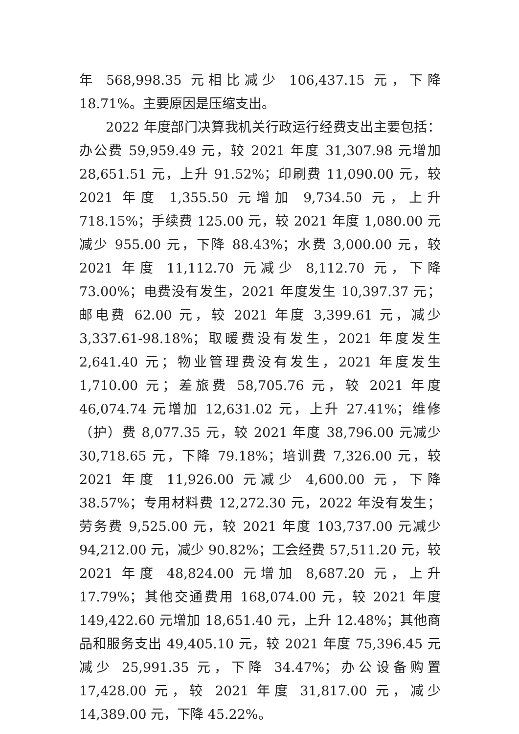年 568,998.35 元相比减少 106,437.15 元，下降 18.71%。主要原因是压缩支出。
2022 年度部门决算我机关行政运行经费支出主要包括：办公费 59,959.49 元，较 2021 年度 31,307.98 元增加 28,651.51 元，上升 91.52%；印刷费 11,090.00 元，较 2021 年度 1,355.50 元增加 9,734.50 元，上升 718.15%；手续费 125.00 元，较 2021 年度 1,080.00 元减少 955.00 元，下降 88.43%；水费 3,000.00 元，较 2021 年度 11,112.70 元减少 8,112.70 元，下降 73.00%；电费没有发生，2021 年度发生 10,397.37 元；邮电费 62.00 元，较 2021 年度 3,399.61 元，减少 3,337.61-98.18%；取暖费没有发生，2021 年度发生 2,641.40 元；物业管理费没有发生，2021 年度发生 1,710.00 元；差旅费 58,705.76 元，较 2021 年度 46,074.74 元增加 12,631.02 元，上升 27.41%；维修（护）费 8,077.35 元，较 2021 年度 38,796.00 元减少 30,718.65 元，下降 79.18%；培训费 7,326.00 元，较 2021 年度 11,926.00 元减少 4,600.00 元，下降 38.57%；专用材料费 12,272.30 元，2022 年没有发生；劳务费 9,525.00 元，较 2021 年度 103,737.00 元减少 94,212.00 元，减少 90.82%；工会经费 57,511.20 元，较 2021 年度 48,824.00 元增加 8,687.20 元，上升 17.79%；其他交通费用 168,074.00 元，较 2021 年度 149,422.60 元增加 18,651.40 元，上升 12.48%；其他商品和服务支出 49,405.10 元，较 2021 年度 75,396.45 元减少 25,991.35 元，下降 34.47%；办公设备购置 17,428.00 元，较 2021 年度 31,817.00 元，减少 14,389.00 元，下降 45.22%。